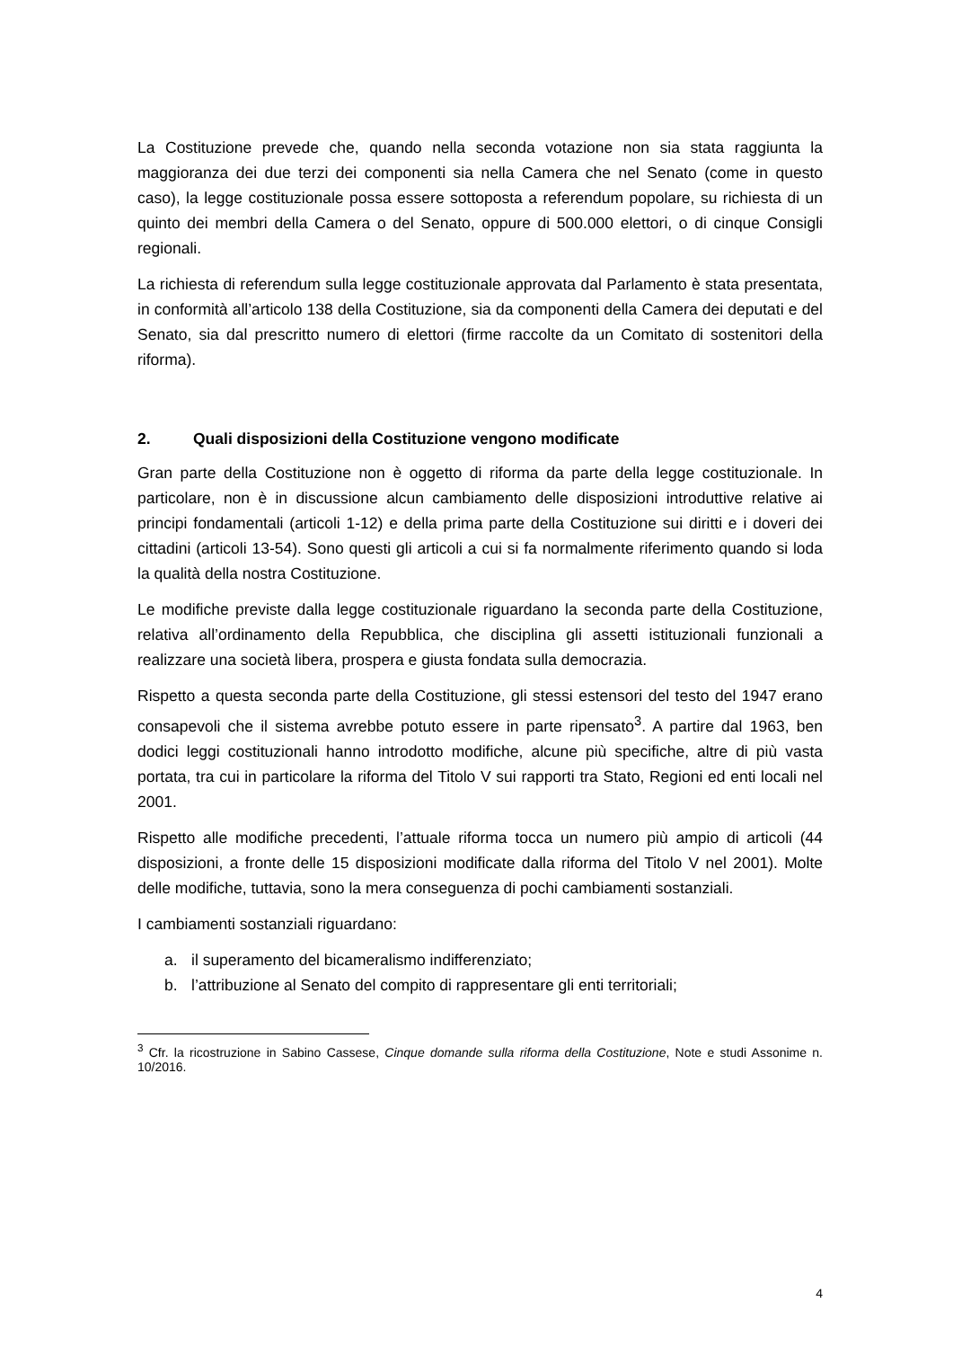La Costituzione prevede che, quando nella seconda votazione non sia stata raggiunta la maggioranza dei due terzi dei componenti sia nella Camera che nel Senato (come in questo caso), la legge costituzionale possa essere sottoposta a referendum popolare, su richiesta di un quinto dei membri della Camera o del Senato, oppure di 500.000 elettori, o di cinque Consigli regionali.
La richiesta di referendum sulla legge costituzionale approvata dal Parlamento è stata presentata, in conformità all’articolo 138 della Costituzione, sia da componenti della Camera dei deputati e del Senato, sia dal prescritto numero di elettori (firme raccolte da un Comitato di sostenitori della riforma).
2. Quali disposizioni della Costituzione vengono modificate
Gran parte della Costituzione non è oggetto di riforma da parte della legge costituzionale. In particolare, non è in discussione alcun cambiamento delle disposizioni introduttive relative ai principi fondamentali (articoli 1-12) e della prima parte della Costituzione sui diritti e i doveri dei cittadini (articoli 13-54). Sono questi gli articoli a cui si fa normalmente riferimento quando si loda la qualità della nostra Costituzione.
Le modifiche previste dalla legge costituzionale riguardano la seconda parte della Costituzione, relativa all’ordinamento della Repubblica, che disciplina gli assetti istituzionali funzionali a realizzare una società libera, prospera e giusta fondata sulla democrazia.
Rispetto a questa seconda parte della Costituzione, gli stessi estensori del testo del 1947 erano consapevoli che il sistema avrebbe potuto essere in parte ripensato<sup>3</sup>. A partire dal 1963, ben dodici leggi costituzionali hanno introdotto modifiche, alcune più specifiche, altre di più vasta portata, tra cui in particolare la riforma del Titolo V sui rapporti tra Stato, Regioni ed enti locali nel 2001.
Rispetto alle modifiche precedenti, l’attuale riforma tocca un numero più ampio di articoli (44 disposizioni, a fronte delle 15 disposizioni modificate dalla riforma del Titolo V nel 2001). Molte delle modifiche, tuttavia, sono la mera conseguenza di pochi cambiamenti sostanziali.
I cambiamenti sostanziali riguardano:
a. il superamento del bicameralismo indifferenziato;
b. l’attribuzione al Senato del compito di rappresentare gli enti territoriali;
<sup>3</sup> Cfr. la ricostruzione in Sabino Cassese, Cinque domande sulla riforma della Costituzione, Note e studi Assonime n. 10/2016.
4